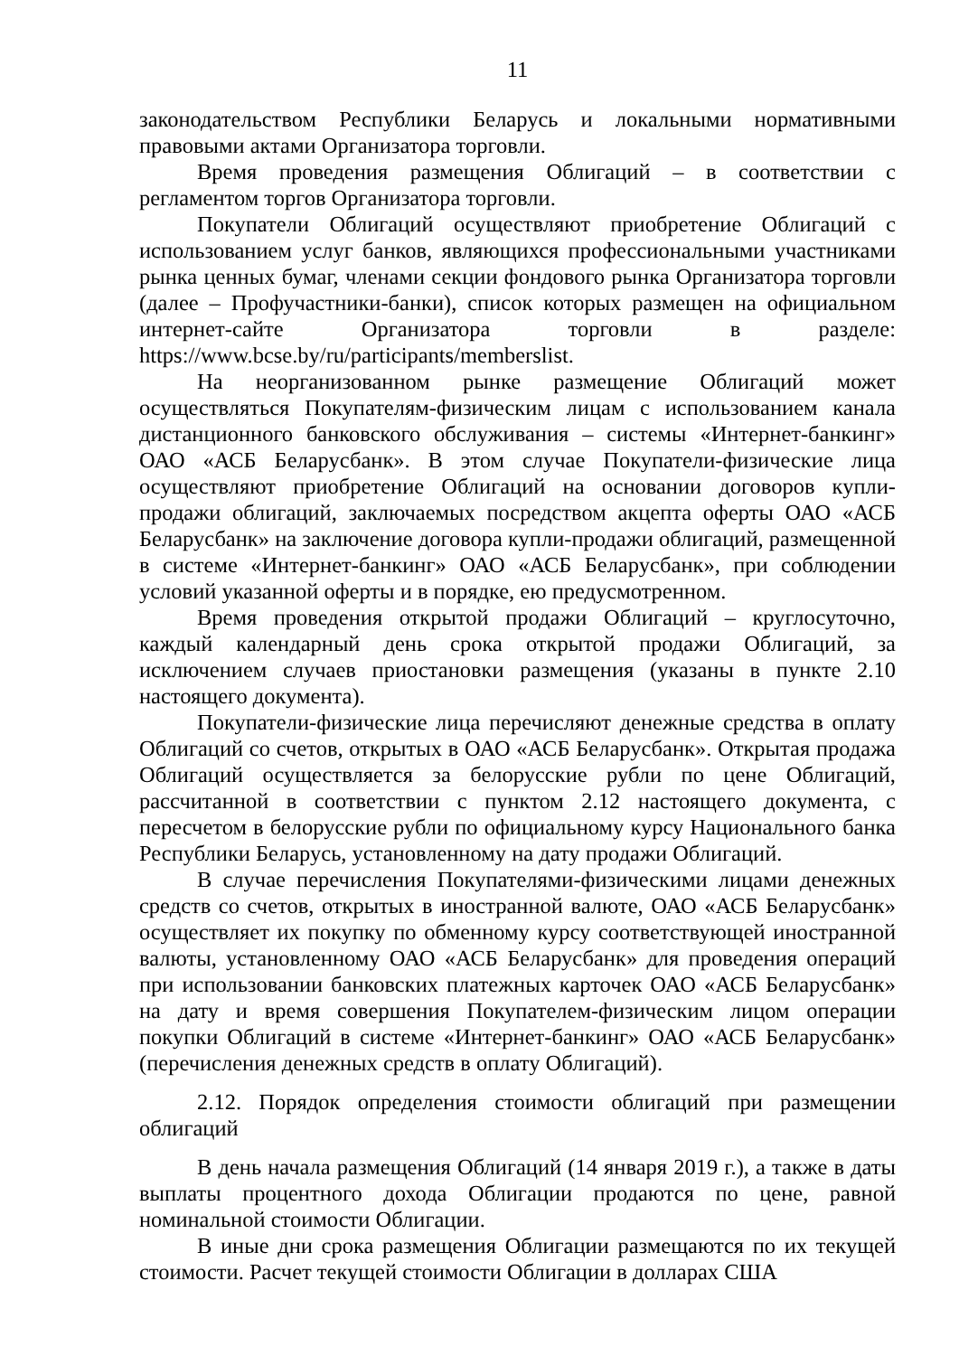11
законодательством Республики Беларусь и локальными нормативными правовыми актами Организатора торговли.
Время проведения размещения Облигаций – в соответствии с регламентом торгов Организатора торговли.
Покупатели Облигаций осуществляют приобретение Облигаций с использованием услуг банков, являющихся профессиональными участниками рынка ценных бумаг, членами секции фондового рынка Организатора торговли (далее – Профучастники-банки), список которых размещен на официальном интернет-сайте Организатора торговли в разделе: https://www.bcse.by/ru/participants/memberslist.
На неорганизованном рынке размещение Облигаций может осуществляться Покупателям-физическим лицам с использованием канала дистанционного банковского обслуживания – системы «Интернет-банкинг» ОАО «АСБ Беларусбанк». В этом случае Покупатели-физические лица осуществляют приобретение Облигаций на основании договоров купли-продажи облигаций, заключаемых посредством акцепта оферты ОАО «АСБ Беларусбанк» на заключение договора купли-продажи облигаций, размещенной в системе «Интернет-банкинг» ОАО «АСБ Беларусбанк», при соблюдении условий указанной оферты и в порядке, ею предусмотренном.
Время проведения открытой продажи Облигаций – круглосуточно, каждый календарный день срока открытой продажи Облигаций, за исключением случаев приостановки размещения (указаны в пункте 2.10 настоящего документа).
Покупатели-физические лица перечисляют денежные средства в оплату Облигаций со счетов, открытых в ОАО «АСБ Беларусбанк». Открытая продажа Облигаций осуществляется за белорусские рубли по цене Облигаций, рассчитанной в соответствии с пунктом 2.12 настоящего документа, с пересчетом в белорусские рубли по официальному курсу Национального банка Республики Беларусь, установленному на дату продажи Облигаций.
В случае перечисления Покупателями-физическими лицами денежных средств со счетов, открытых в иностранной валюте, ОАО «АСБ Беларусбанк» осуществляет их покупку по обменному курсу соответствующей иностранной валюты, установленному ОАО «АСБ Беларусбанк» для проведения операций при использовании банковских платежных карточек ОАО «АСБ Беларусбанк» на дату и время совершения Покупателем-физическим лицом операции покупки Облигаций в системе «Интернет-банкинг» ОАО «АСБ Беларусбанк» (перечисления денежных средств в оплату Облигаций).
2.12. Порядок определения стоимости облигаций при размещении облигаций
В день начала размещения Облигаций (14 января 2019 г.), а также в даты выплаты процентного дохода Облигации продаются по цене, равной номинальной стоимости Облигации.
В иные дни срока размещения Облигации размещаются по их текущей стоимости. Расчет текущей стоимости Облигации в долларах США